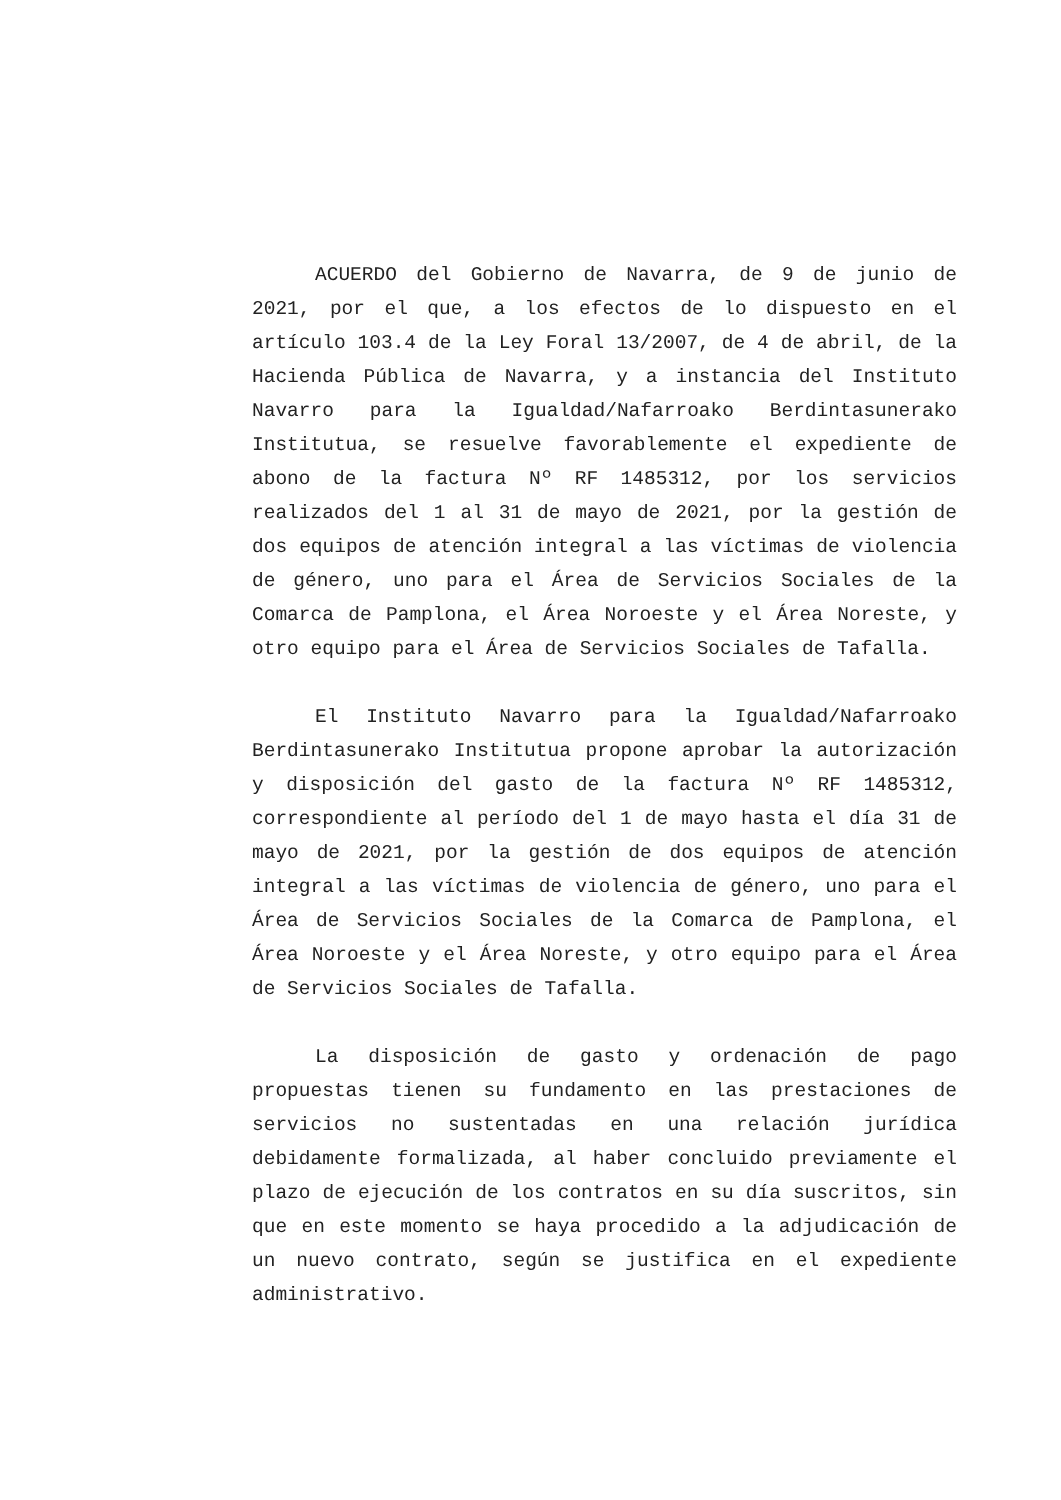ACUERDO del Gobierno de Navarra, de 9 de junio de 2021, por el que, a los efectos de lo dispuesto en el artículo 103.4 de la Ley Foral 13/2007, de 4 de abril, de la Hacienda Pública de Navarra, y a instancia del Instituto Navarro para la Igualdad/Nafarroako Berdintasunerako Institutua, se resuelve favorablemente el expediente de abono de la factura Nº RF 1485312, por los servicios realizados del 1 al 31 de mayo de 2021, por la gestión de dos equipos de atención integral a las víctimas de violencia de género, uno para el Área de Servicios Sociales de la Comarca de Pamplona, el Área Noroeste y el Área Noreste, y otro equipo para el Área de Servicios Sociales de Tafalla.
El Instituto Navarro para la Igualdad/Nafarroako Berdintasunerako Institutua propone aprobar la autorización y disposición del gasto de la factura Nº RF 1485312, correspondiente al período del 1 de mayo hasta el día 31 de mayo de 2021, por la gestión de dos equipos de atención integral a las víctimas de violencia de género, uno para el Área de Servicios Sociales de la Comarca de Pamplona, el Área Noroeste y el Área Noreste, y otro equipo para el Área de Servicios Sociales de Tafalla.
La disposición de gasto y ordenación de pago propuestas tienen su fundamento en las prestaciones de servicios no sustentadas en una relación jurídica debidamente formalizada, al haber concluido previamente el plazo de ejecución de los contratos en su día suscritos, sin que en este momento se haya procedido a la adjudicación de un nuevo contrato, según se justifica en el expediente administrativo.